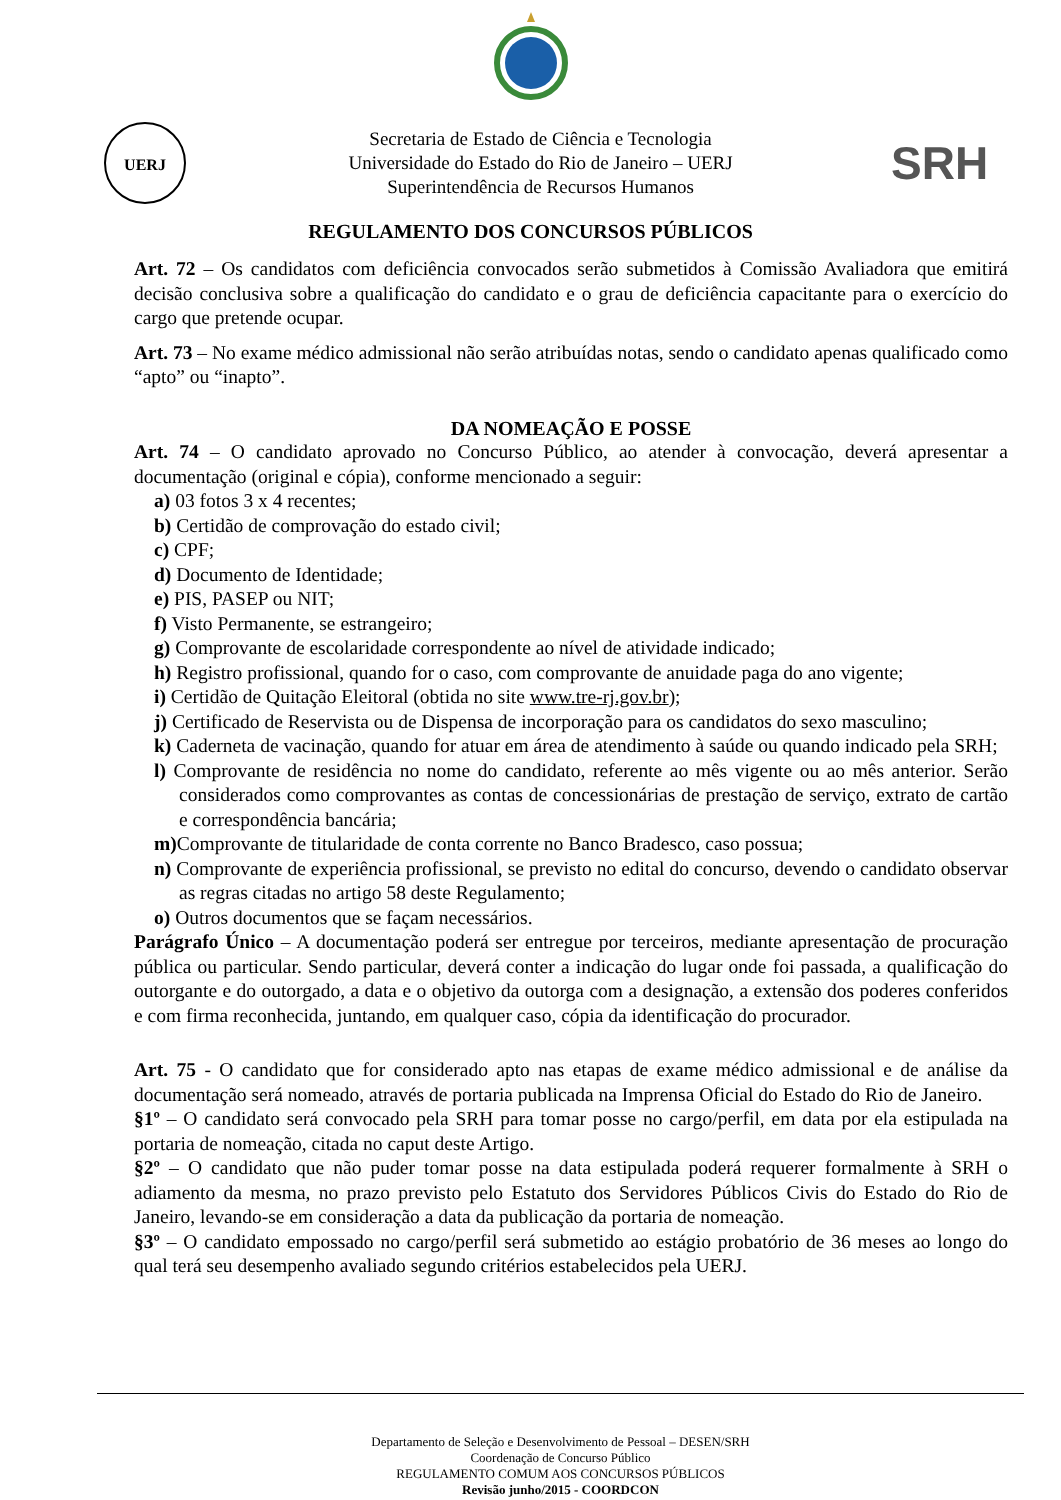UERJ
Secretaria de Estado de Ciência e Tecnologia
Universidade do Estado do Rio de Janeiro – UERJ
Superintendência de Recursos Humanos
SRH
REGULAMENTO DOS CONCURSOS PÚBLICOS
Art. 72 – Os candidatos com deficiência convocados serão submetidos à Comissão Avaliadora que emitirá decisão conclusiva sobre a qualificação do candidato e o grau de deficiência capacitante para o exercício do cargo que pretende ocupar.
Art. 73 – No exame médico admissional não serão atribuídas notas, sendo o candidato apenas qualificado como “apto” ou “inapto”.
DA NOMEAÇÃO E POSSE
Art. 74 – O candidato aprovado no Concurso Público, ao atender à convocação, deverá apresentar a documentação (original e cópia), conforme mencionado a seguir:
a) 03 fotos 3 x 4 recentes;
b) Certidão de comprovação do estado civil;
c) CPF;
d) Documento de Identidade;
e) PIS, PASEP ou NIT;
f) Visto Permanente, se estrangeiro;
g) Comprovante de escolaridade correspondente ao nível de atividade indicado;
h) Registro profissional, quando for o caso, com comprovante de anuidade paga do ano vigente;
i) Certidão de Quitação Eleitoral (obtida no site www.tre-rj.gov.br);
j) Certificado de Reservista ou de Dispensa de incorporação para os candidatos do sexo masculino;
k) Caderneta de vacinação, quando for atuar em área de atendimento à saúde ou quando indicado pela SRH;
l) Comprovante de residência no nome do candidato, referente ao mês vigente ou ao mês anterior. Serão considerados como comprovantes as contas de concessionárias de prestação de serviço, extrato de cartão e correspondência bancária;
m) Comprovante de titularidade de conta corrente no Banco Bradesco, caso possua;
n) Comprovante de experiência profissional, se previsto no edital do concurso, devendo o candidato observar as regras citadas no artigo 58 deste Regulamento;
o) Outros documentos que se façam necessários.
Parágrafo Único – A documentação poderá ser entregue por terceiros, mediante apresentação de procuração pública ou particular. Sendo particular, deverá conter a indicação do lugar onde foi passada, a qualificação do outorgante e do outorgado, a data e o objetivo da outorga com a designação, a extensão dos poderes conferidos e com firma reconhecida, juntando, em qualquer caso, cópia da identificação do procurador.
Art. 75 - O candidato que for considerado apto nas etapas de exame médico admissional e de análise da documentação será nomeado, através de portaria publicada na Imprensa Oficial do Estado do Rio de Janeiro.
§1º – O candidato será convocado pela SRH para tomar posse no cargo/perfil, em data por ela estipulada na portaria de nomeação, citada no caput deste Artigo.
§2º – O candidato que não puder tomar posse na data estipulada poderá requerer formalmente à SRH o adiamento da mesma, no prazo previsto pelo Estatuto dos Servidores Públicos Civis do Estado do Rio de Janeiro, levando-se em consideração a data da publicação da portaria de nomeação.
§3º – O candidato empossado no cargo/perfil será submetido ao estágio probatório de 36 meses ao longo do qual terá seu desempenho avaliado segundo critérios estabelecidos pela UERJ.
Departamento de Seleção e Desenvolvimento de Pessoal – DESEN/SRH
Coordenação de Concurso Público
REGULAMENTO COMUM AOS CONCURSOS PÚBLICOS
Revisão junho/2015 - COORDCON